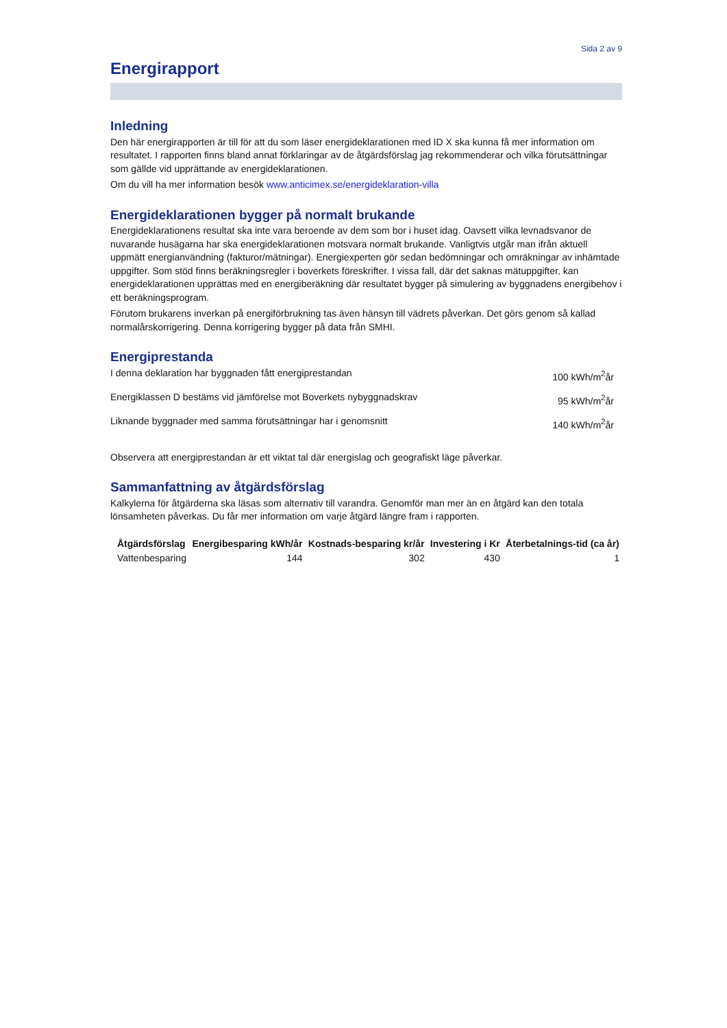Sida 2 av 9
Energirapport
Inledning
Den här energirapporten är till för att du som läser energideklarationen med ID X ska kunna få mer information om resultatet. I rapporten finns bland annat förklaringar av de åtgärdsförslag jag rekommenderar och vilka förutsättningar som gällde vid upprättande av energideklarationen.
Om du vill ha mer information besök www.anticimex.se/energideklaration-villa
Energideklarationen bygger på normalt brukande
Energideklarationens resultat ska inte vara beroende av dem som bor i huset idag. Oavsett vilka levnadsvanor de nuvarande husägarna har ska energideklarationen motsvara normalt brukande. Vanligtvis utgår man ifrån aktuell uppmätt energianvändning (fakturor/mätningar). Energiexperten gör sedan bedömningar och omräkningar av inhämtade uppgifter. Som stöd finns beräkningsregler i boverkets föreskrifter. I vissa fall, där det saknas mätuppgifter, kan energideklarationen upprättas med en energiberäkning där resultatet bygger på simulering av byggnadens energibehov i ett beräkningsprogram.
Förutom brukarens inverkan på energiförbrukning tas även hänsyn till vädrets påverkan. Det görs genom så kallad normalårskorrigering. Denna korrigering bygger på data från SMHI.
Energiprestanda
I denna deklaration har byggnaden fått energiprestandan 100 kWh/m<sup>2</sup>år
Energiklassen D bestäms vid jämförelse mot Boverkets nybyggnadskrav 95 kWh/m<sup>2</sup>år
Liknande byggnader med samma förutsättningar har i genomsnitt 140 kWh/m<sup>2</sup>år
Observera att energiprestandan är ett viktat tal där energislag och geografiskt läge påverkar.
Sammanfattning av åtgärdsförslag
Kalkylerna för åtgärderna ska läsas som alternativ till varandra. Genomför man mer än en åtgärd kan den totala lönsamheten påverkas. Du får mer information om varje åtgärd längre fram i rapporten.
| Åtgärdsförslag | Energibesparing kWh/år | Kostnads-besparing kr/år | Investering i Kr | Återbetalnings-tid (ca år) |
| --- | --- | --- | --- | --- |
| Vattenbesparing | 144 | 302 | 430 | 1 |